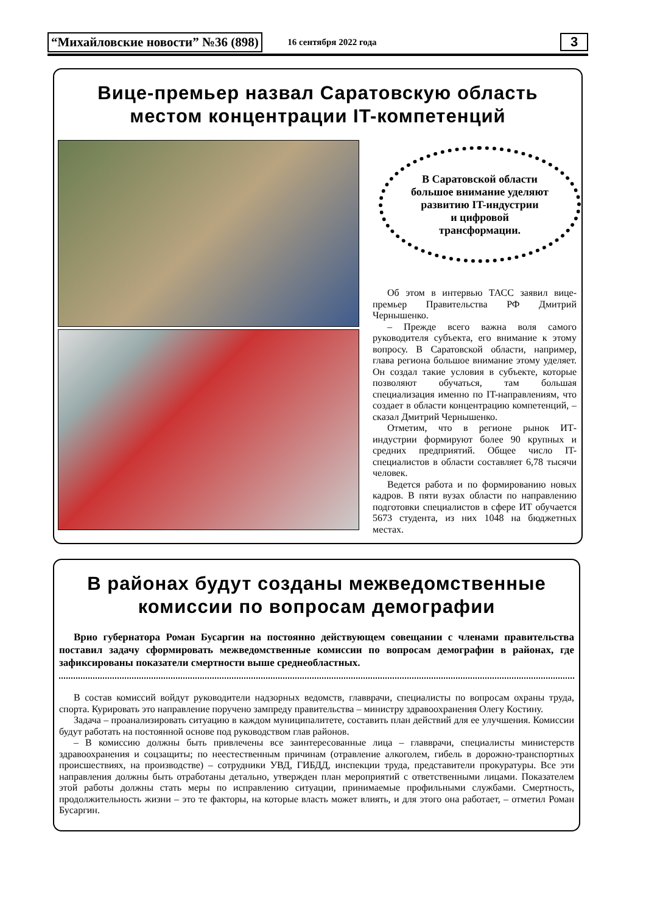“Михайловские новости” №36 (898) 16 сентября 2022 года 3
Вице-премьер назвал Саратовскую область
местом концентрации IT-компетенций
В Саратовской области
большое внимание уделяют
развитию IT-индустрии
и цифровой
трансформации.
Об этом в интервью ТАСС заявил вице-премьер Правительства РФ Дмитрий Чернышенко.
– Прежде всего важна воля самого руководителя субъекта, его внимание к этому вопросу. В Саратовской области, например, глава региона большое внимание этому уделяет. Он создал такие условия в субъекте, которые позволяют обучаться, там большая специализация именно по IT-направлениям, что создает в области концентрацию компетенций, – сказал Дмитрий Чернышенко.
Отметим, что в регионе рынок ИТ-индустрии формируют более 90 крупных и средних предприятий. Общее число IT-специалистов в области составляет 6,78 тысячи человек.
Ведется работа и по формированию новых кадров. В пяти вузах области по направлению подготовки специалистов в сфере ИТ обучается 5673 студента, из них 1048 на бюджетных местах.
В районах будут созданы межведомственные
комиссии по вопросам демографии
Врио губернатора Роман Бусаргин на постоянно действующем совещании с членами правительства поставил задачу сформировать межведомственные комиссии по вопросам демографии в районах, где зафиксированы показатели смертности выше среднеобластных.
В состав комиссий войдут руководители надзорных ведомств, главврачи, специалисты по вопросам охраны труда, спорта. Курировать это направление поручено зампреду правительства – министру здравоохранения Олегу Костину.
Задача – проанализировать ситуацию в каждом муниципалитете, составить план действий для ее улучшения. Комиссии будут работать на постоянной основе под руководством глав районов.
– В комиссию должны быть привлечены все заинтересованные лица – главврачи, специалисты министерств здравоохранения и соцзащиты; по неестественным причинам (отравление алкоголем, гибель в дорожно-транспортных происшествиях, на производстве) – сотрудники УВД, ГИБДД, инспекции труда, представители прокуратуры. Все эти направления должны быть отработаны детально, утвержден план мероприятий с ответственными лицами. Показателем этой работы должны стать меры по исправлению ситуации, принимаемые профильными службами. Смертность, продолжительность жизни – это те факторы, на которые власть может влиять, и для этого она работает, – отметил Роман Бусаргин.